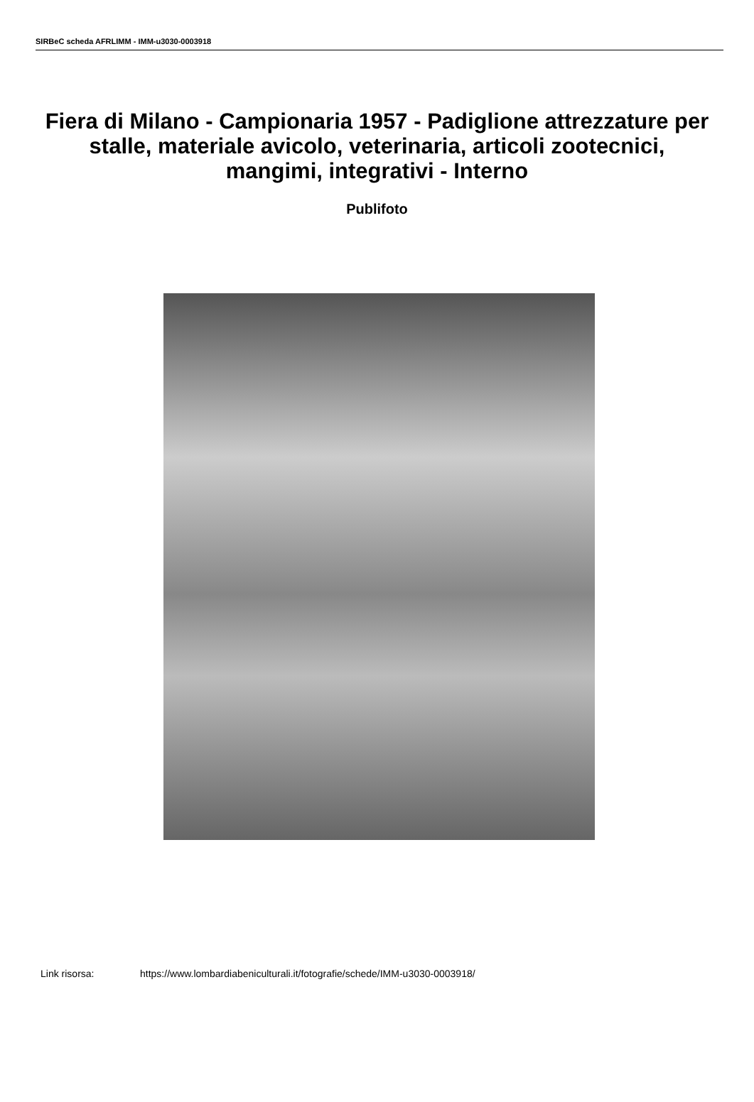SIRBeC scheda AFRLIMM - IMM-u3030-0003918
Fiera di Milano - Campionaria 1957 - Padiglione attrezzature per stalle, materiale avicolo, veterinaria, articoli zootecnici, mangimi, integrativi - Interno
Publifoto
Link risorsa: https://www.lombardiabeniculturali.it/fotografie/schede/IMM-u3030-0003918/